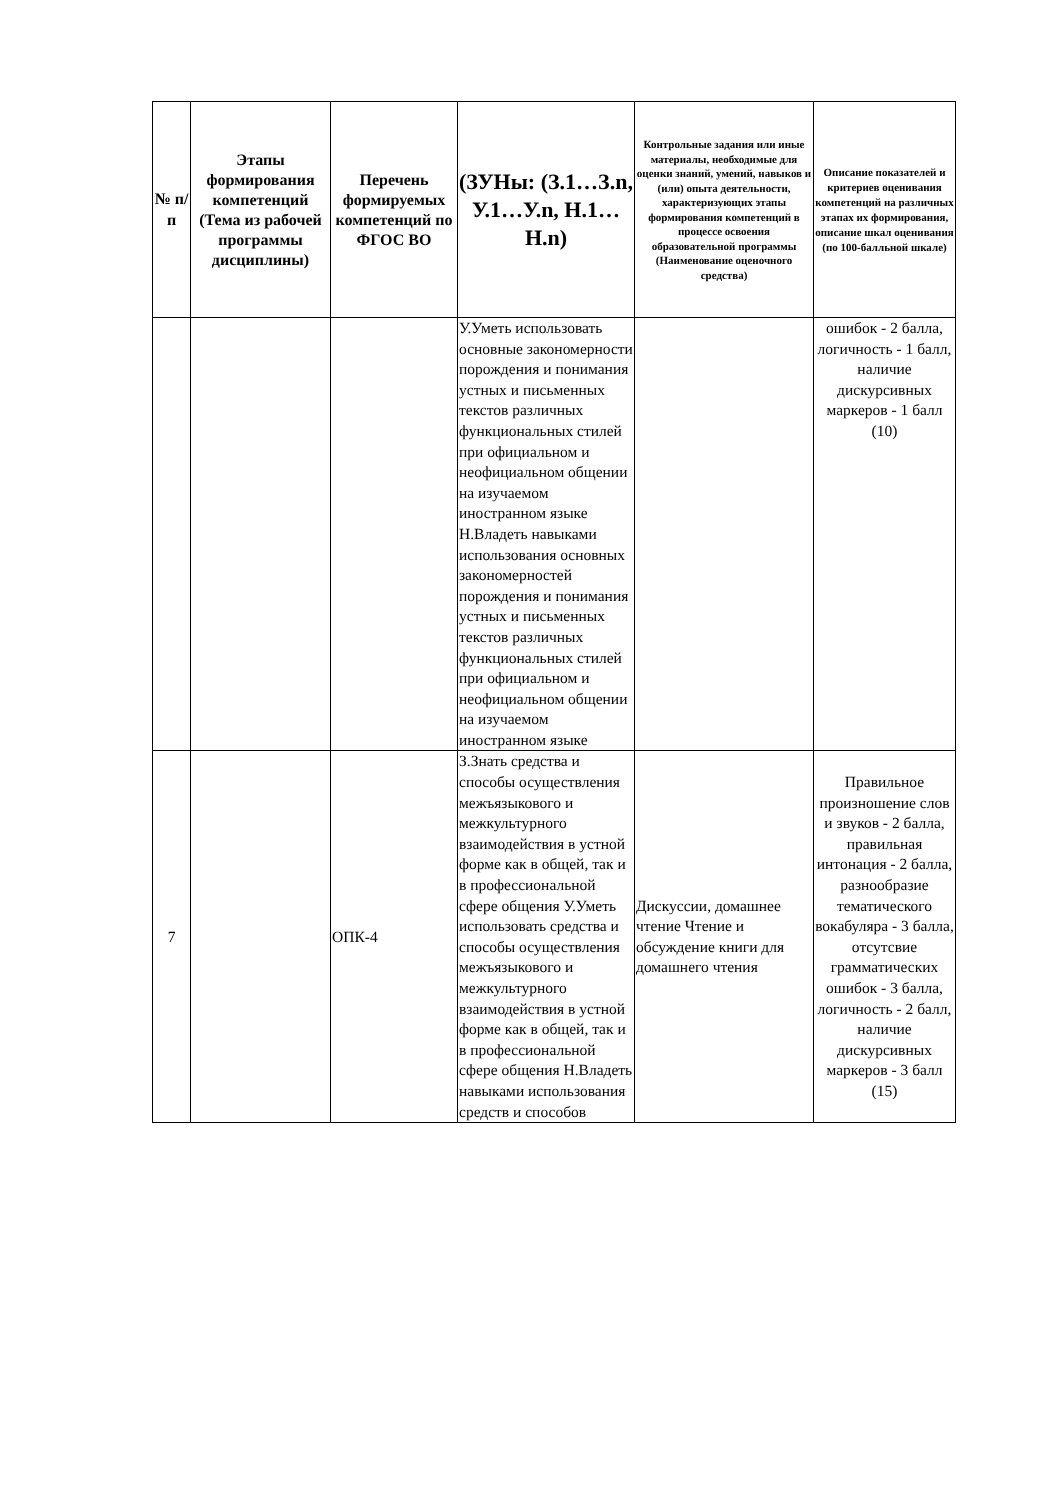| № п/п | Этапы формирования компетенций (Тема из рабочей программы дисциплины) | Перечень формируемых компетенций по ФГОС ВО | (ЗУНы: (З.1…З.n, У.1…У.n, Н.1…Н.n) | Контрольные задания или иные материалы, необходимые для оценки знаний, умений, навыков и (или) опыта деятельности, характеризующих этапы формирования компетенций в процессе освоения образовательной программы (Наименование оценочного средства) | Описание показателей и критериев оценивания компетенций на различных этапах их формирования, описание шкал оценивания (по 100-балльной шкале) |
| --- | --- | --- | --- | --- | --- |
| | | | У.Уметь использовать основные закономерности порождения и понимания устных и письменных текстов различных функциональных стилей при официальном и неофициальном общении на изучаемом иностранном языке Н.Владеть навыками использования основных закономерностей порождения и понимания устных и письменных текстов различных функциональных стилей при официальном и неофициальном общении на изучаемом иностранном языке | | ошибок - 2 балла, логичность - 1 балл, наличие дискурсивных маркеров - 1 балл (10) |
| 7 | | ОПК-4 | З.Знать средства и способы осуществления межъязыкового и межкультурного взаимодействия в устной форме как в общей, так и в профессиональной сфере общения У.Уметь использовать средства и способы осуществления межъязыкового и межкультурного взаимодействия в устной форме как в общей, так и в профессиональной сфере общения Н.Владеть навыками использования средств и способов | Дискуссии, домашнее чтение Чтение и обсуждение книги для домашнего чтения | Правильное произношение слов и звуков - 2 балла, правильная интонация - 2 балла, разнообразие тематического вокабуляра - 3 балла, отсутсвие грамматических ошибок - 3 балла, логичность - 2 балл, наличие дискурсивных маркеров - 3 балл (15) |